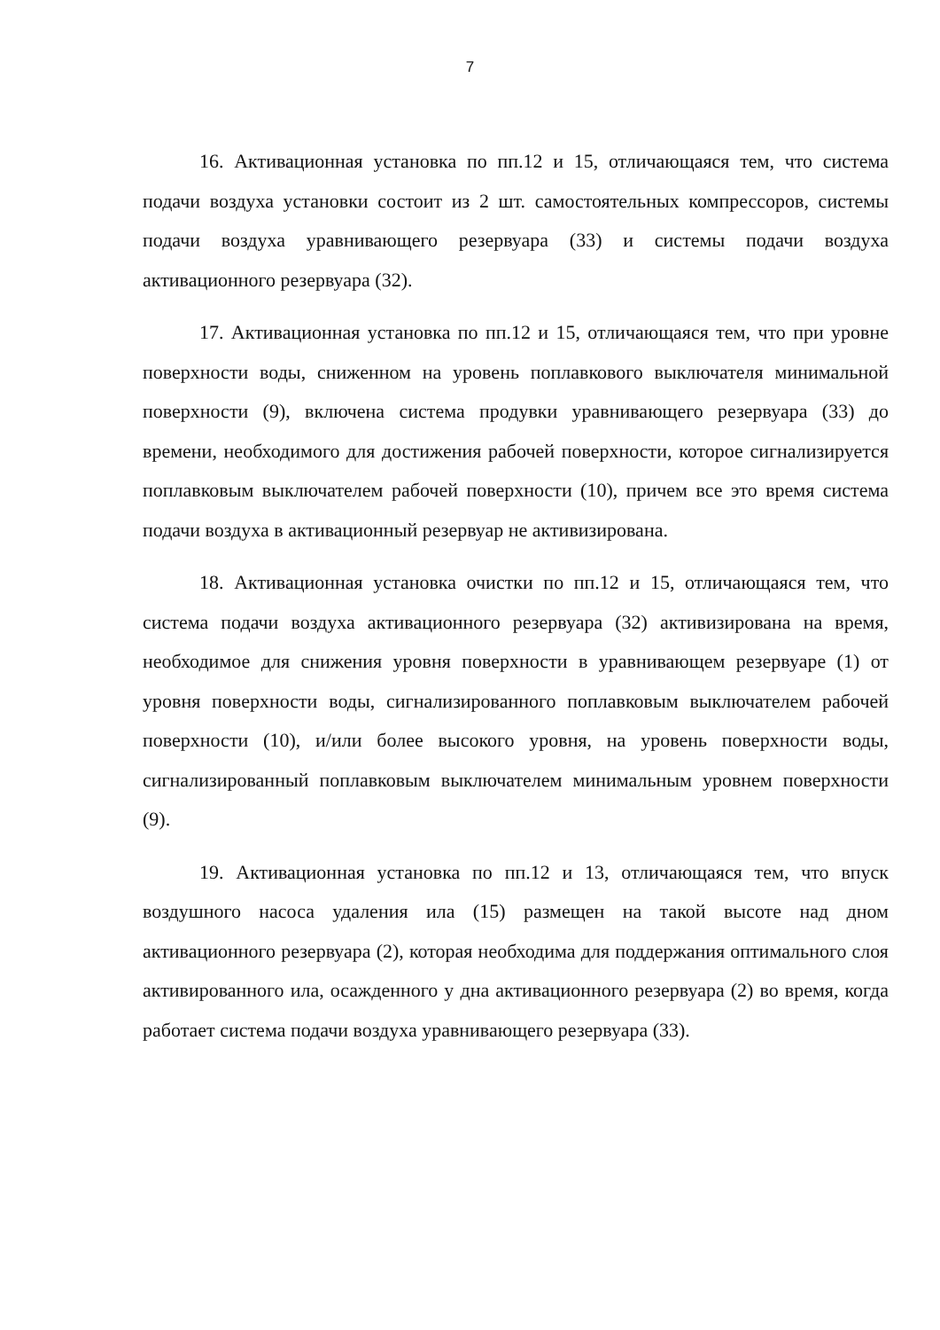7
16. Активационная установка по пп.12 и 15, отличающаяся тем, что система подачи воздуха установки состоит из 2 шт. самостоятельных компрессоров, системы подачи воздуха уравнивающего резервуара (33) и системы подачи воздуха активационного резервуара (32).
17. Активационная установка по пп.12 и 15, отличающаяся тем, что при уровне поверхности воды, сниженном на уровень поплавкового выключателя минимальной поверхности (9), включена система продувки уравнивающего резервуара (33) до времени, необходимого для достижения рабочей поверхности, которое сигнализируется поплавковым выключателем рабочей поверхности (10), причем все это время система подачи воздуха в активационный резервуар не активизирована.
18. Активационная установка очистки по пп.12 и 15, отличающаяся тем, что система подачи воздуха активационного резервуара (32) активизирована на время, необходимое для снижения уровня поверхности в уравнивающем резервуаре (1) от уровня поверхности воды, сигнализированного поплавковым выключателем рабочей поверхности (10), и/или более высокого уровня, на уровень поверхности воды, сигнализированный поплавковым выключателем минимальным уровнем поверхности (9).
19. Активационная установка по пп.12 и 13, отличающаяся тем, что впуск воздушного насоса удаления ила (15) размещен на такой высоте над дном активационного резервуара (2), которая необходима для поддержания оптимального слоя активированного ила, осажденного у дна активационного резервуара (2) во время, когда работает система подачи воздуха уравнивающего резервуара (33).